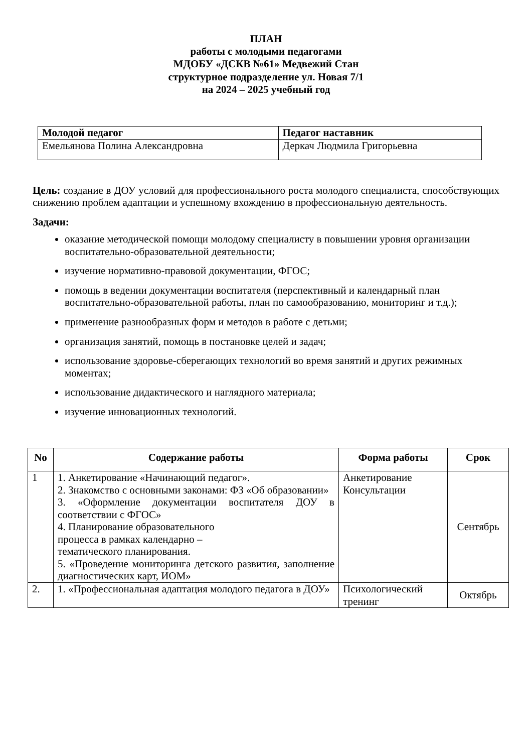ПЛАН
работы с молодыми педагогами
МДОБУ «ДСКВ №61» Медвежий Стан
структурное подразделение ул. Новая 7/1
на 2024 – 2025 учебный год
| Молодой педагог | Педагог наставник |
| --- | --- |
| Емельянова Полина Александровна | Деркач Людмила Григорьевна |
Цель: создание в ДОУ условий для профессионального роста молодого специалиста, способствующих снижению проблем адаптации и успешному вхождению в профессиональную деятельность.
Задачи:
оказание методической помощи молодому специалисту в повышении уровня организации воспитательно-образовательной деятельности;
изучение нормативно-правовой документации, ФГОС;
помощь в ведении документации воспитателя (перспективный и календарный план воспитательно-образовательной работы, план по самообразованию, мониторинг и т.д.);
применение разнообразных форм и методов в работе с детьми;
организация занятий, помощь в постановке целей и задач;
использование здоровье-сберегающих технологий во время занятий и других режимных моментах;
использование дидактического и наглядного материала;
изучение инновационных технологий.
| No | Содержание работы | Форма работы | Срок |
| --- | --- | --- | --- |
| 1 | 1. Анкетирование «Начинающий педагог». 2. Знакомство с основными законами: ФЗ «Об образовании» 3. «Оформление документации воспитателя ДОУ в соответствии с ФГОС» 4. Планирование образовательного процесса в рамках календарно – тематического планирования. 5. «Проведение мониторинга детского развития, заполнение диагностических карт, ИОМ» | Анкетирование Консультации | Сентябрь |
| 2. | 1. «Профессиональная адаптация молодого педагога в ДОУ» | Психологический тренинг | Октябрь |